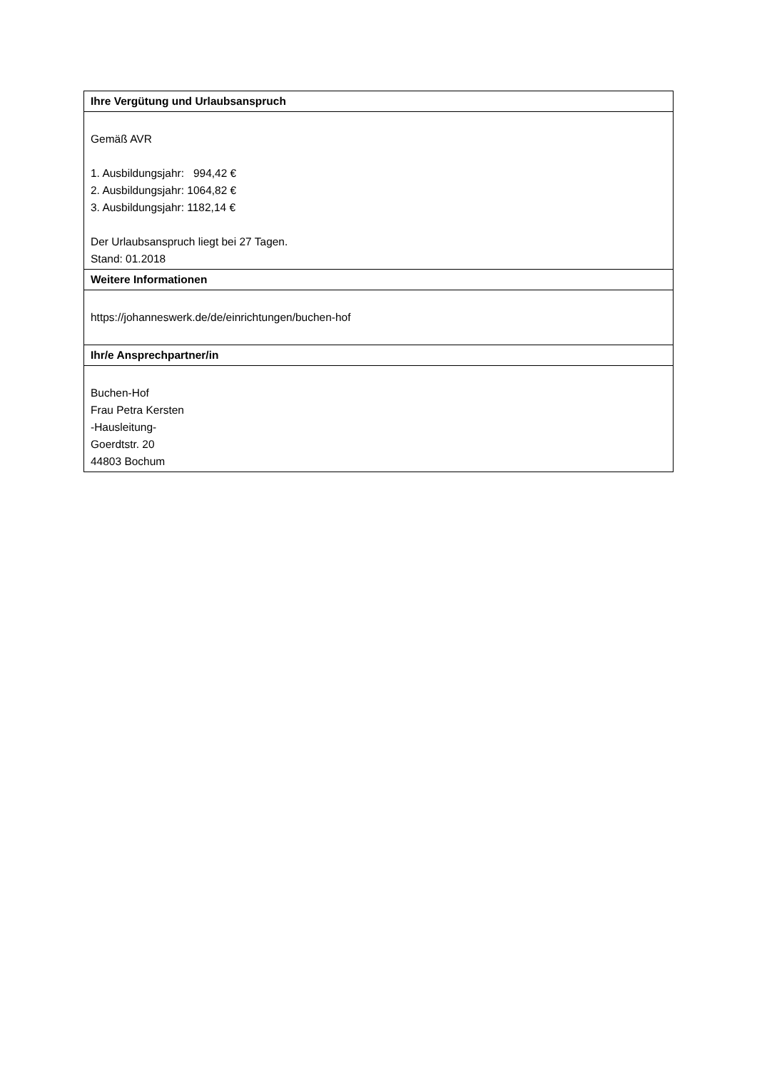| Ihre Vergütung und Urlaubsanspruch |
| --- |
| Gemäß AVR 1. Ausbildungsjahr: 994,42 € 2. Ausbildungsjahr: 1064,82 € 3. Ausbildungsjahr: 1182,14 € Der Urlaubsanspruch liegt bei 27 Tagen. Stand: 01.2018 |
| Weitere Informationen |
| https://johanneswerk.de/de/einrichtungen/buchen-hof |
| Ihr/e Ansprechpartner/in |
| Buchen-Hof Frau Petra Kersten -Hausleitung- Goerdtstr. 20 44803 Bochum |